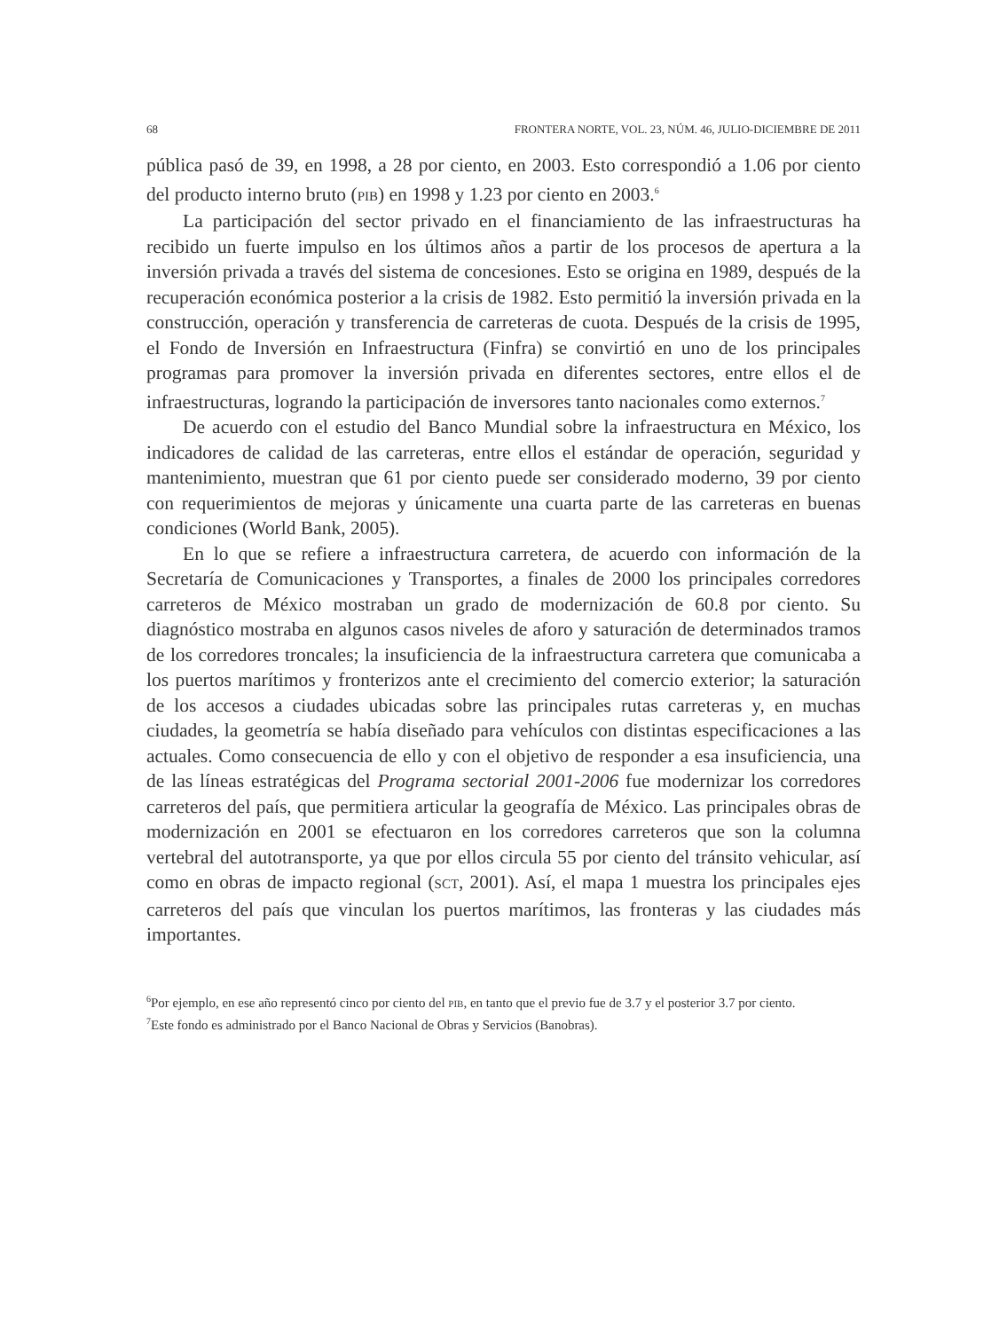68 FRONTERA NORTE, VOL. 23, NÚM. 46, JULIO-DICIEMBRE DE 2011
pública pasó de 39, en 1998, a 28 por ciento, en 2003. Esto correspondió a 1.06 por ciento del producto interno bruto (PIB) en 1998 y 1.23 por ciento en 2003.<sup>6</sup>
La participación del sector privado en el financiamiento de las infraestructuras ha recibido un fuerte impulso en los últimos años a partir de los procesos de apertura a la inversión privada a través del sistema de concesiones. Esto se origina en 1989, después de la recuperación económica posterior a la crisis de 1982. Esto permitió la inversión privada en la construcción, operación y transferencia de carreteras de cuota. Después de la crisis de 1995, el Fondo de Inversión en Infraestructura (Finfra) se convirtió en uno de los principales programas para promover la inversión privada en diferentes sectores, entre ellos el de infraestructuras, logrando la participación de inversores tanto nacionales como externos.<sup>7</sup>
De acuerdo con el estudio del Banco Mundial sobre la infraestructura en México, los indicadores de calidad de las carreteras, entre ellos el estándar de operación, seguridad y mantenimiento, muestran que 61 por ciento puede ser considerado moderno, 39 por ciento con requerimientos de mejoras y únicamente una cuarta parte de las carreteras en buenas condiciones (World Bank, 2005).
En lo que se refiere a infraestructura carretera, de acuerdo con información de la Secretaría de Comunicaciones y Transportes, a finales de 2000 los principales corredores carreteros de México mostraban un grado de modernización de 60.8 por ciento. Su diagnóstico mostraba en algunos casos niveles de aforo y saturación de determinados tramos de los corredores troncales; la insuficiencia de la infraestructura carretera que comunicaba a los puertos marítimos y fronterizos ante el crecimiento del comercio exterior; la saturación de los accesos a ciudades ubicadas sobre las principales rutas carreteras y, en muchas ciudades, la geometría se había diseñado para vehículos con distintas especificaciones a las actuales. Como consecuencia de ello y con el objetivo de responder a esa insuficiencia, una de las líneas estratégicas del Programa sectorial 2001-2006 fue modernizar los corredores carreteros del país, que permitiera articular la geografía de México. Las principales obras de modernización en 2001 se efectuaron en los corredores carreteros que son la columna vertebral del autotransporte, ya que por ellos circula 55 por ciento del tránsito vehicular, así como en obras de impacto regional (SCT, 2001). Así, el mapa 1 muestra los principales ejes carreteros del país que vinculan los puertos marítimos, las fronteras y las ciudades más importantes.
<sup>6</sup> Por ejemplo, en ese año representó cinco por ciento del PIB, en tanto que el previo fue de 3.7 y el posterior 3.7 por ciento.
<sup>7</sup> Este fondo es administrado por el Banco Nacional de Obras y Servicios (Banobras).